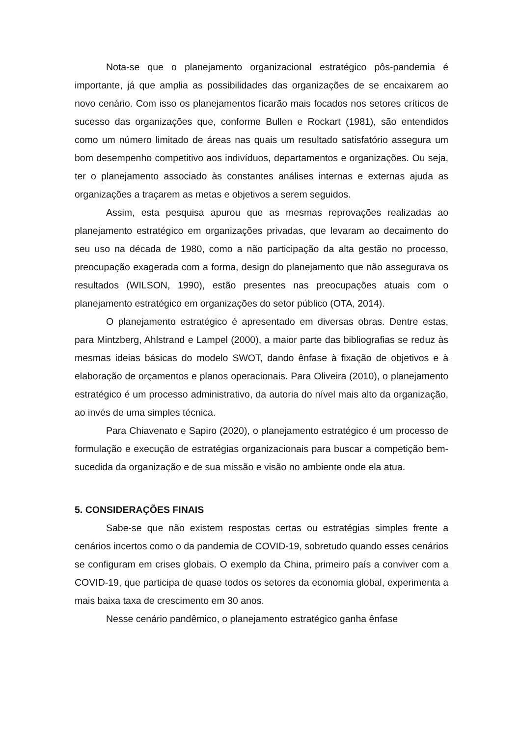Nota-se que o planejamento organizacional estratégico pôs-pandemia é importante, já que amplia as possibilidades das organizações de se encaixarem ao novo cenário. Com isso os planejamentos ficarão mais focados nos setores críticos de sucesso das organizações que, conforme Bullen e Rockart (1981), são entendidos como um número limitado de áreas nas quais um resultado satisfatório assegura um bom desempenho competitivo aos indivíduos, departamentos e organizações. Ou seja, ter o planejamento associado às constantes análises internas e externas ajuda as organizações a traçarem as metas e objetivos a serem seguidos.
Assim, esta pesquisa apurou que as mesmas reprovações realizadas ao planejamento estratégico em organizações privadas, que levaram ao decaimento do seu uso na década de 1980, como a não participação da alta gestão no processo, preocupação exagerada com a forma, design do planejamento que não assegurava os resultados (WILSON, 1990), estão presentes nas preocupações atuais com o planejamento estratégico em organizações do setor público (OTA, 2014).
O planejamento estratégico é apresentado em diversas obras. Dentre estas, para Mintzberg, Ahlstrand e Lampel (2000), a maior parte das bibliografias se reduz às mesmas ideias básicas do modelo SWOT, dando ênfase à fixação de objetivos e à elaboração de orçamentos e planos operacionais. Para Oliveira (2010), o planejamento estratégico é um processo administrativo, da autoria do nível mais alto da organização, ao invés de uma simples técnica.
Para Chiavenato e Sapiro (2020), o planejamento estratégico é um processo de formulação e execução de estratégias organizacionais para buscar a competição bem-sucedida da organização e de sua missão e visão no ambiente onde ela atua.
5. CONSIDERAÇÕES FINAIS
Sabe-se que não existem respostas certas ou estratégias simples frente a cenários incertos como o da pandemia de COVID-19, sobretudo quando esses cenários se configuram em crises globais. O exemplo da China, primeiro país a conviver com a COVID-19, que participa de quase todos os setores da economia global, experimenta a mais baixa taxa de crescimento em 30 anos.
Nesse cenário pandêmico, o planejamento estratégico ganha ênfase